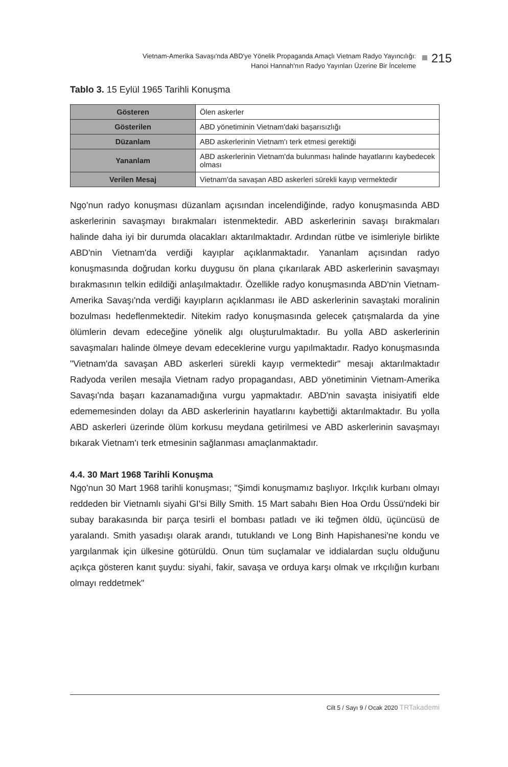Vietnam-Amerika Savaşı'nda ABD'ye Yönelik Propaganda Amaçlı Vietnam Radyo Yayıncılığı:
Hanoi Hannah'nın Radyo Yayınları Üzerine Bir İnceleme
215
Tablo 3. 15 Eylül 1965 Tarihli Konuşma
| Gösteren | Ölen askerler |
| Gösterilen | ABD yönetiminin Vietnam'daki başarısızlığı |
| Düzanlam | ABD askerlerinin Vietnam'ı terk etmesi gerektiği |
| Yananlam | ABD askerlerinin Vietnam'da bulunması halinde hayatlarını kaybedecek olması |
| Verilen Mesaj | Vietnam'da savaşan ABD askerleri sürekli kayıp vermektedir |
Ngọ'nun radyo konuşması düzanlam açısından incelendiğinde, radyo konuşmasında ABD askerlerinin savaşmayı bırakmaları istenmektedir. ABD askerlerinin savaşı bırakmaları halinde daha iyi bir durumda olacakları aktarılmaktadır. Ardından rütbe ve isimleriyle birlikte ABD'nin Vietnam'da verdiği kayıplar açıklanmaktadır. Yananlam açısından radyo konuşmasında doğrudan korku duygusu ön plana çıkarılarak ABD askerlerinin savaşmayı bırakmasının telkin edildiği anlaşılmaktadır. Özellikle radyo konuşmasında ABD'nin Vietnam-Amerika Savaşı'nda verdiği kayıpların açıklanması ile ABD askerlerinin savaştaki moralinin bozulması hedeflenmektedir. Nitekim radyo konuşmasında gelecek çatışmalarda da yine ölümlerin devam edeceğine yönelik algı oluşturulmaktadır. Bu yolla ABD askerlerinin savaşmaları halinde ölmeye devam edeceklerine vurgu yapılmaktadır. Radyo konuşmasında "Vietnam'da savaşan ABD askerleri sürekli kayıp vermektedir" mesajı aktarılmaktadır Radyoda verilen mesajla Vietnam radyo propagandası, ABD yönetiminin Vietnam-Amerika Savaşı'nda başarı kazanamadığına vurgu yapmaktadır. ABD'nin savaşta inisiyatifi elde edememesinden dolayı da ABD askerlerinin hayatlarını kaybettiği aktarılmaktadır. Bu yolla ABD askerleri üzerinde ölüm korkusu meydana getirilmesi ve ABD askerlerinin savaşmayı bıkarak Vietnam'ı terk etmesinin sağlanması amaçlanmaktadır.
4.4. 30 Mart 1968 Tarihli Konuşma
Ngọ'nun 30 Mart 1968 tarihli konuşması; "Şimdi konuşmamız başlıyor. Irkçılık kurbanı olmayı reddeden bir Vietnamlı siyahi GI'si Billy Smith. 15 Mart sabahı Bien Hoa Ordu Üssü'ndeki bir subay barakasında bir parça tesirli el bombası patladı ve iki teğmen öldü, üçüncüsü de yaralandı. Smith yasadışı olarak arandı, tutuklandı ve Long Binh Hapishanesi'ne kondu ve yargılanmak için ülkesine götürüldü. Onun tüm suçlamalar ve iddialardan suçlu olduğunu açıkça gösteren kanıt şuydu: siyahi, fakir, savaşa ve orduya karşı olmak ve ırkçılığın kurbanı olmayı reddetmek"
Cilt 5 / Sayı 9 / Ocak 2020 TRTakademi